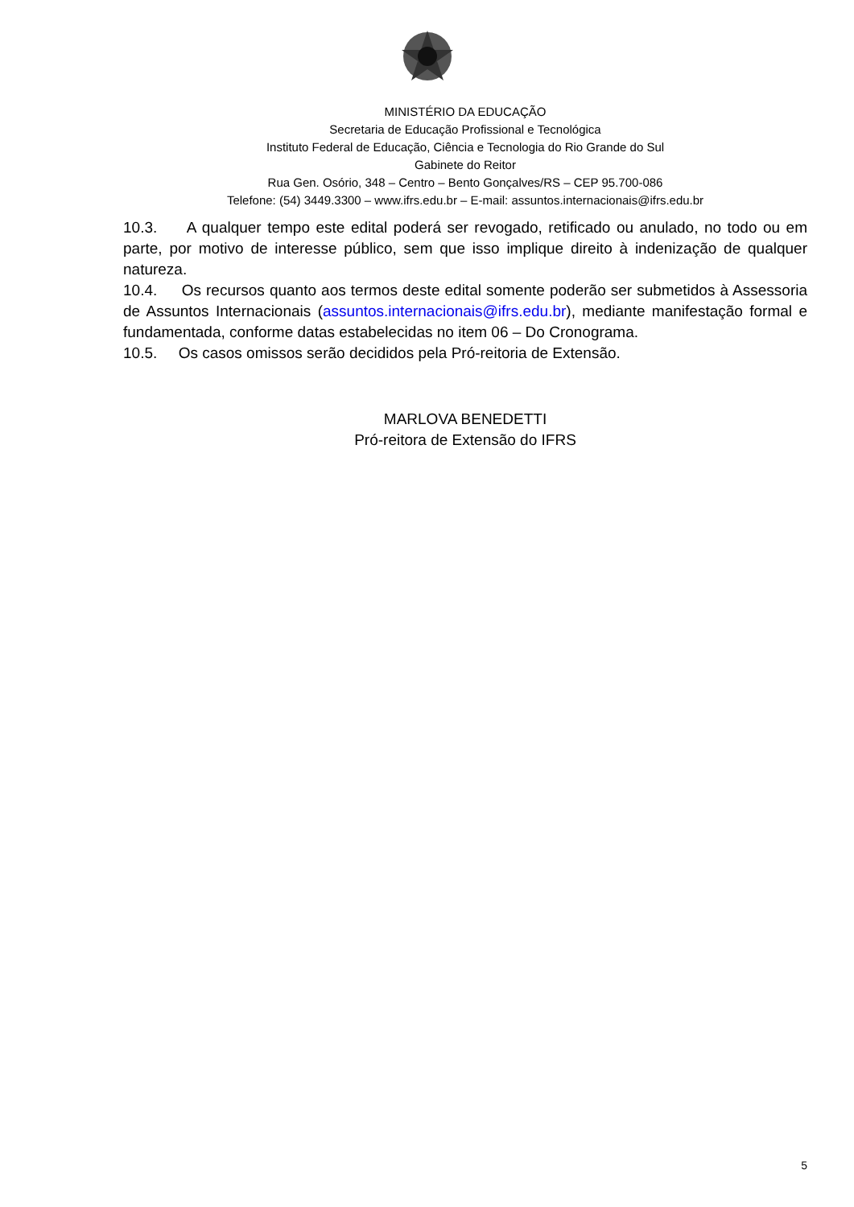MINISTÉRIO DA EDUCAÇÃO
Secretaria de Educação Profissional e Tecnológica
Instituto Federal de Educação, Ciência e Tecnologia do Rio Grande do Sul
Gabinete do Reitor
Rua Gen. Osório, 348 – Centro – Bento Gonçalves/RS – CEP 95.700-086
Telefone: (54) 3449.3300 – www.ifrs.edu.br – E-mail: assuntos.internacionais@ifrs.edu.br
10.3. A qualquer tempo este edital poderá ser revogado, retificado ou anulado, no todo ou em parte, por motivo de interesse público, sem que isso implique direito à indenização de qualquer natureza.
10.4. Os recursos quanto aos termos deste edital somente poderão ser submetidos à Assessoria de Assuntos Internacionais (assuntos.internacionais@ifrs.edu.br), mediante manifestação formal e fundamentada, conforme datas estabelecidas no item 06 – Do Cronograma.
10.5. Os casos omissos serão decididos pela Pró-reitoria de Extensão.
MARLOVA BENEDETTI
Pró-reitora de Extensão do IFRS
5